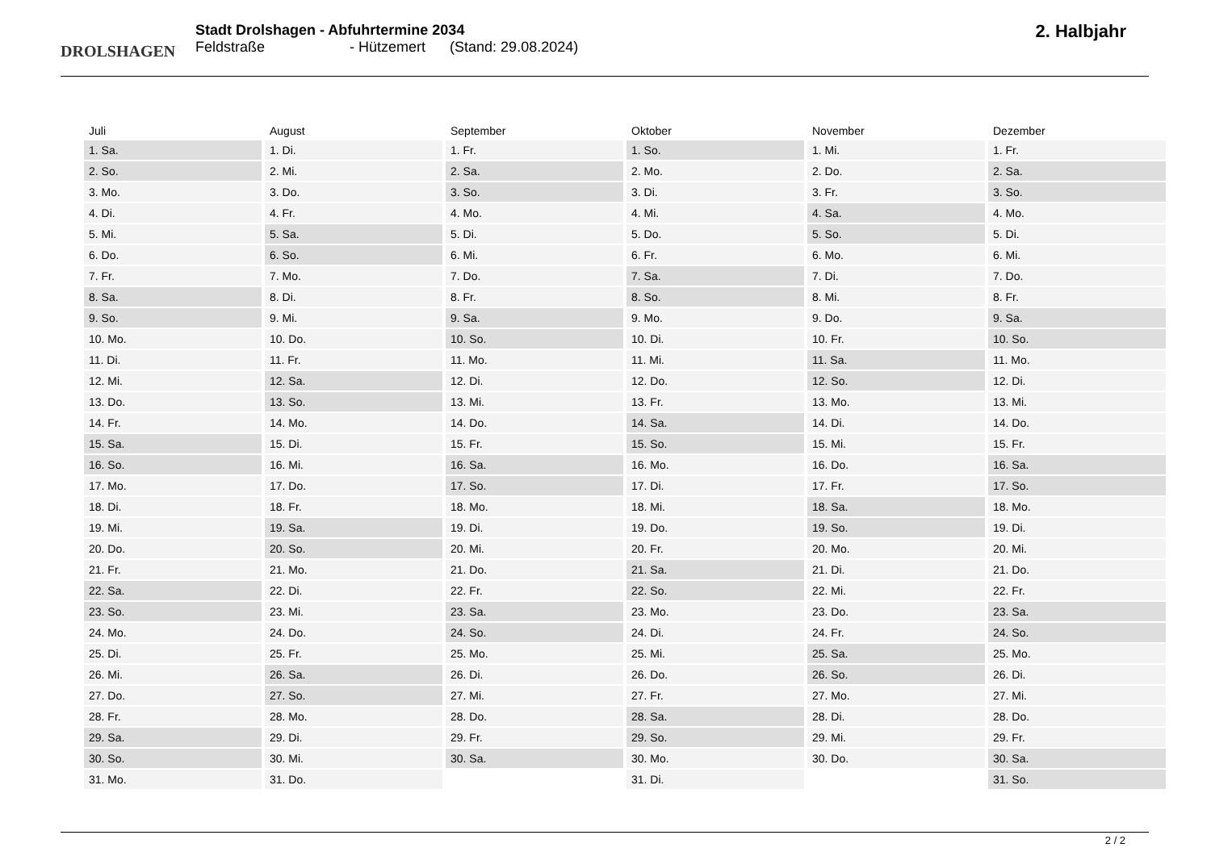DROLSHAGEN
Stadt Drolshagen - Abfuhrtermine 2034
Feldstraße - Hützemert (Stand: 29.08.2024)
2. Halbjahr
| Juli | August | September | Oktober | November | Dezember |
| --- | --- | --- | --- | --- | --- |
| 1. Sa. | 1. Di. | 1. Fr. | 1. So. | 1. Mi. | 1. Fr. |
| 2. So. | 2. Mi. | 2. Sa. | 2. Mo. | 2. Do. | 2. Sa. |
| 3. Mo. | 3. Do. | 3. So. | 3. Di. | 3. Fr. | 3. So. |
| 4. Di. | 4. Fr. | 4. Mo. | 4. Mi. | 4. Sa. | 4. Mo. |
| 5. Mi. | 5. Sa. | 5. Di. | 5. Do. | 5. So. | 5. Di. |
| 6. Do. | 6. So. | 6. Mi. | 6. Fr. | 6. Mo. | 6. Mi. |
| 7. Fr. | 7. Mo. | 7. Do. | 7. Sa. | 7. Di. | 7. Do. |
| 8. Sa. | 8. Di. | 8. Fr. | 8. So. | 8. Mi. | 8. Fr. |
| 9. So. | 9. Mi. | 9. Sa. | 9. Mo. | 9. Do. | 9. Sa. |
| 10. Mo. | 10. Do. | 10. So. | 10. Di. | 10. Fr. | 10. So. |
| 11. Di. | 11. Fr. | 11. Mo. | 11. Mi. | 11. Sa. | 11. Mo. |
| 12. Mi. | 12. Sa. | 12. Di. | 12. Do. | 12. So. | 12. Di. |
| 13. Do. | 13. So. | 13. Mi. | 13. Fr. | 13. Mo. | 13. Mi. |
| 14. Fr. | 14. Mo. | 14. Do. | 14. Sa. | 14. Di. | 14. Do. |
| 15. Sa. | 15. Di. | 15. Fr. | 15. So. | 15. Mi. | 15. Fr. |
| 16. So. | 16. Mi. | 16. Sa. | 16. Mo. | 16. Do. | 16. Sa. |
| 17. Mo. | 17. Do. | 17. So. | 17. Di. | 17. Fr. | 17. So. |
| 18. Di. | 18. Fr. | 18. Mo. | 18. Mi. | 18. Sa. | 18. Mo. |
| 19. Mi. | 19. Sa. | 19. Di. | 19. Do. | 19. So. | 19. Di. |
| 20. Do. | 20. So. | 20. Mi. | 20. Fr. | 20. Mo. | 20. Mi. |
| 21. Fr. | 21. Mo. | 21. Do. | 21. Sa. | 21. Di. | 21. Do. |
| 22. Sa. | 22. Di. | 22. Fr. | 22. So. | 22. Mi. | 22. Fr. |
| 23. So. | 23. Mi. | 23. Sa. | 23. Mo. | 23. Do. | 23. Sa. |
| 24. Mo. | 24. Do. | 24. So. | 24. Di. | 24. Fr. | 24. So. |
| 25. Di. | 25. Fr. | 25. Mo. | 25. Mi. | 25. Sa. | 25. Mo. |
| 26. Mi. | 26. Sa. | 26. Di. | 26. Do. | 26. So. | 26. Di. |
| 27. Do. | 27. So. | 27. Mi. | 27. Fr. | 27. Mo. | 27. Mi. |
| 28. Fr. | 28. Mo. | 28. Do. | 28. Sa. | 28. Di. | 28. Do. |
| 29. Sa. | 29. Di. | 29. Fr. | 29. So. | 29. Mi. | 29. Fr. |
| 30. So. | 30. Mi. | 30. Sa. | 30. Mo. | 30. Do. | 30. Sa. |
| 31. Mo. | 31. Do. | | 31. Di. | | 31. So. |
2 / 2